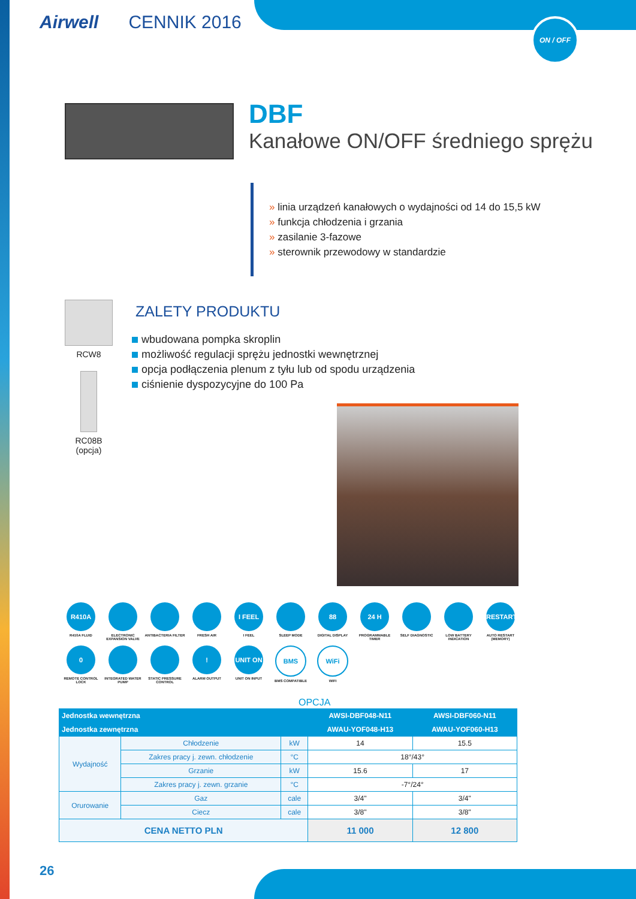Airwell CENNIK 2016 ON / OFF
DBF
Kanałowe ON/OFF średniego sprężu
» linia urządzeń kanałowych o wydajności od 14 do 15,5 kW
» funkcja chłodzenia i grzania
» zasilanie 3-fazowe
» sterownik przewodowy w standardzie
RCW8
RC08B
(opcja)
ZALETY PRODUKTU
wbudowana pompka skroplin
możliwość regulacji sprężu jednostki wewnętrznej
opcja podłączenia plenum z tyłu lub od spodu urządzenia
ciśnienie dyspozycyjne do 100 Pa
R410A
R410A FLUID
ELECTRONIC EXPANSION VALVE
ANTIBACTERIA FILTER
FRESH AIR
I FEEL
I FEEL
SLEEP MODE
88
DIGITAL DISPLAY
24 H
PROGRAMMABLE TIMER
SELF DIAGNOSTIC
LOW BATTERY INDICATION
RESTART
AUTO RESTART (MEMORY)
0
REMOTE CONTROL LOCK
INTEGRATED WATER PUMP
STATIC PRESSURE CONTROL
!
ALARM OUTPUT
UNIT ON
UNIT ON INPUT
BMS
BMS COMPATIBLE
WiFi
WIFI
OPCJA
| Jednostka wewnętrzna | | | | AWSI-DBF048-N11 | AWSI-DBF060-N11 |
| --- | --- | --- | --- | --- | --- |
| Jednostka zewnętrzna | | | | AWAU-YOF048-H13 | AWAU-YOF060-H13 |
| Wydajność | Chłodzenie | | kW | 14 | 15.5 |
| | Zakres pracy j. zewn. chłodzenie | | °C | 18°/43° | |
| | Grzanie | | kW | 15.6 | 17 |
| | Zakres pracy j. zewn. grzanie | | °C | -7°/24° | |
| Orurowanie | Gaz | cale | | 3/4" | 3/4" |
| | Ciecz | cale | | 3/8" | 3/8" |
| CENA NETTO PLN | | | | 11 000 | 12 800 |
26